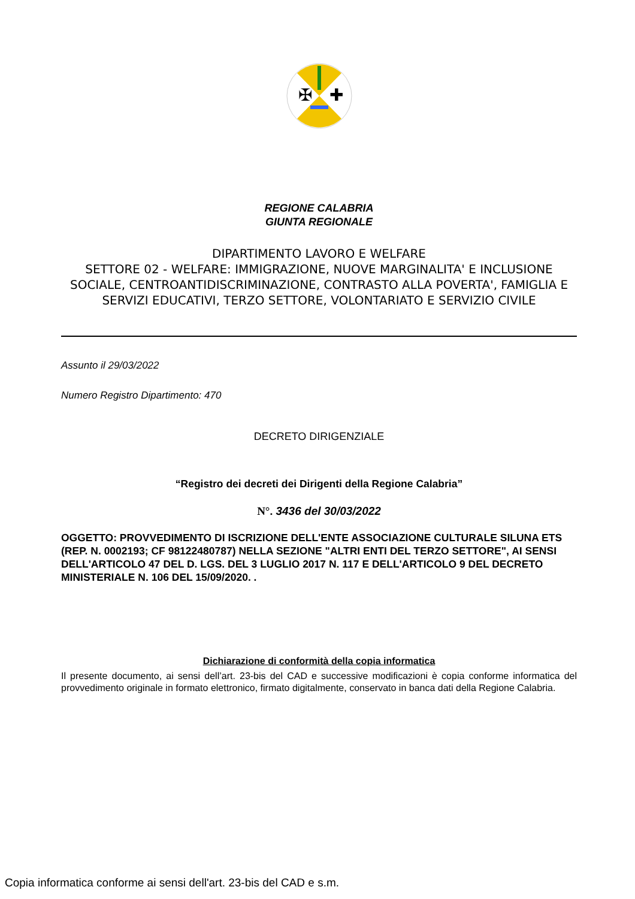✠
✚
REGIONE CALABRIA
GIUNTA REGIONALE
DIPARTIMENTO LAVORO E WELFARE
SETTORE 02 - WELFARE: IMMIGRAZIONE, NUOVE MARGINALITA' E INCLUSIONE SOCIALE, CENTROANTIDISCRIMINAZIONE, CONTRASTO ALLA POVERTA', FAMIGLIA E SERVIZI EDUCATIVI, TERZO SETTORE, VOLONTARIATO E SERVIZIO CIVILE
Assunto il 29/03/2022
Numero Registro Dipartimento: 470
DECRETO DIRIGENZIALE
“Registro dei decreti dei Dirigenti della Regione Calabria”
N°. 3436 del 30/03/2022
OGGETTO: PROVVEDIMENTO DI ISCRIZIONE DELL'ENTE ASSOCIAZIONE CULTURALE SILUNA ETS (REP. N. 0002193; CF 98122480787) NELLA SEZIONE "ALTRI ENTI DEL TERZO SETTORE", AI SENSI DELL'ARTICOLO 47 DEL D. LGS. DEL 3 LUGLIO 2017 N. 117 E DELL'ARTICOLO 9 DEL DECRETO MINISTERIALE N. 106 DEL 15/09/2020. .
Dichiarazione di conformità della copia informatica
Il presente documento, ai sensi dell’art. 23-bis del CAD e successive modificazioni è copia conforme informatica del provvedimento originale in formato elettronico, firmato digitalmente, conservato in banca dati della Regione Calabria.
Copia informatica conforme ai sensi dell'art. 23-bis del CAD e s.m.